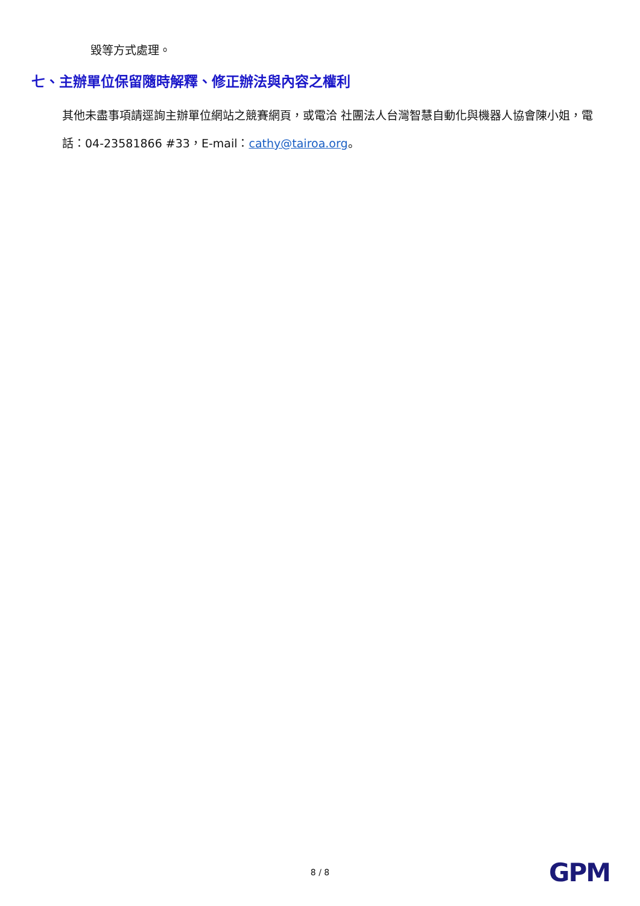毀等方式處理。
七、主辦單位保留隨時解釋、修正辦法與內容之權利
其他未盡事項請逕詢主辦單位網站之競賽網頁，或電洽 社團法人台灣智慧自動化與機器人協會陳小姐，電話：04-23581866 #33，E-mail：cathy@tairoa.org。
8 / 8 GPM